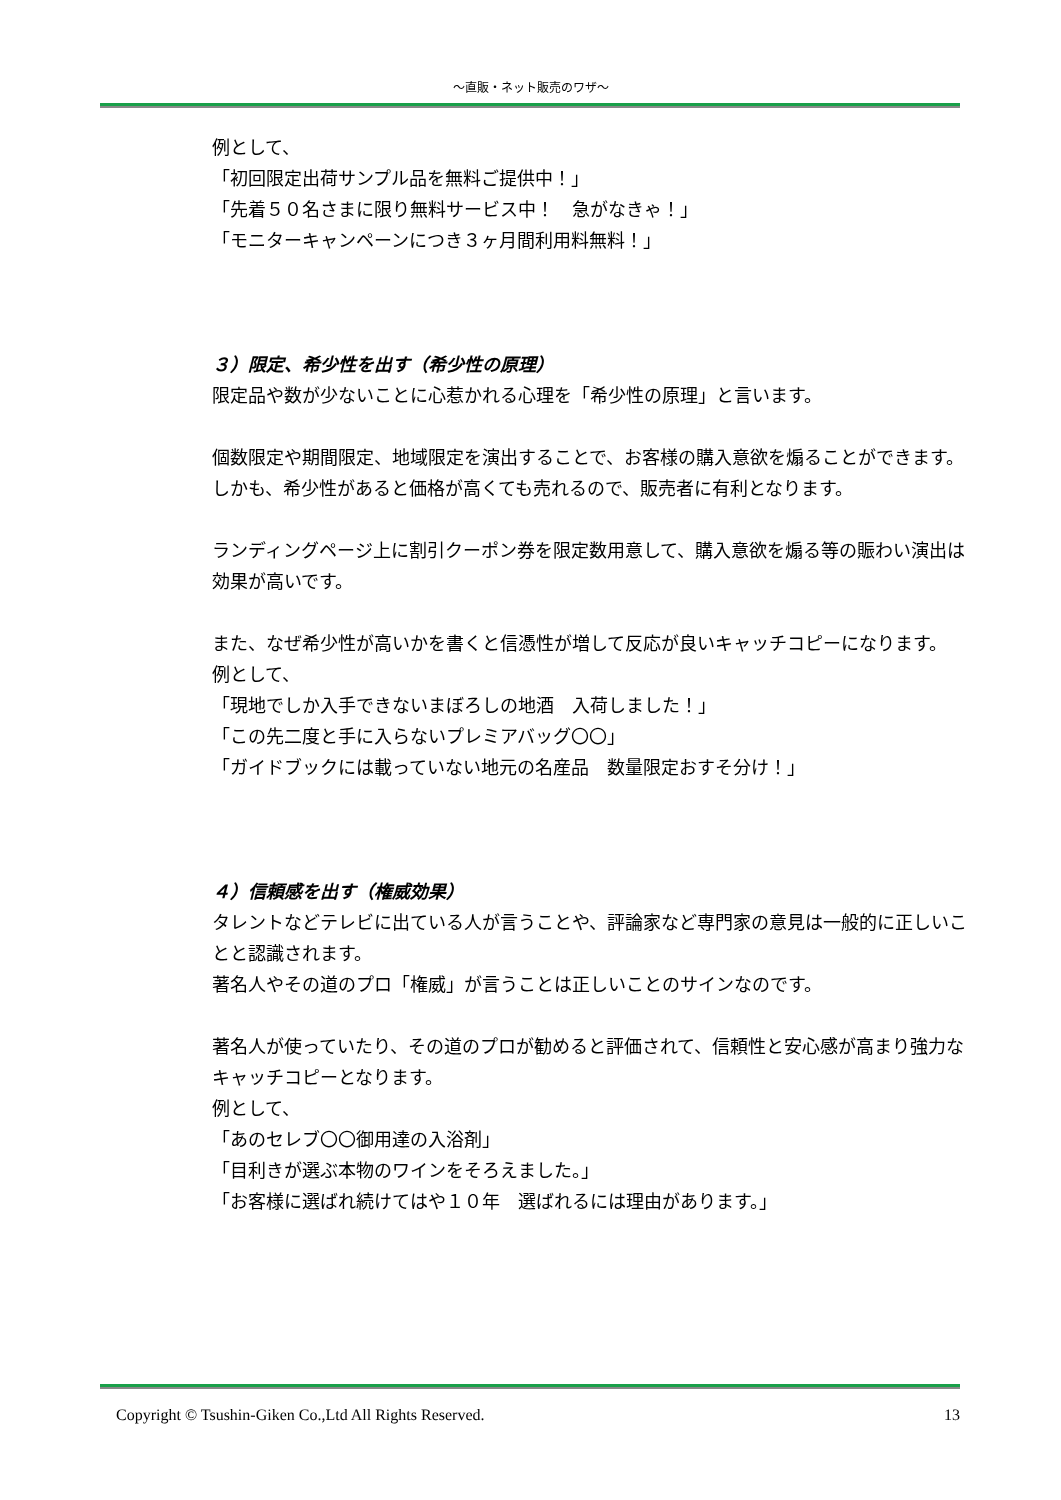～直販・ネット販売のワザ～
例として、
「初回限定出荷サンプル品を無料ご提供中！」
「先着５０名さまに限り無料サービス中！　急がなきゃ！」
「モニターキャンペーンにつき３ヶ月間利用料無料！」
３）限定、希少性を出す（希少性の原理）
限定品や数が少ないことに心惹かれる心理を「希少性の原理」と言います。
個数限定や期間限定、地域限定を演出することで、お客様の購入意欲を煽ることができます。
しかも、希少性があると価格が高くても売れるので、販売者に有利となります。
ランディングページ上に割引クーポン券を限定数用意して、購入意欲を煽る等の賑わい演出は効果が高いです。
また、なぜ希少性が高いかを書くと信憑性が増して反応が良いキャッチコピーになります。
例として、
「現地でしか入手できないまぼろしの地酒　入荷しました！」
「この先二度と手に入らないプレミアバッグ〇〇」
「ガイドブックには載っていない地元の名産品　数量限定おすそ分け！」
４）信頼感を出す（権威効果）
タレントなどテレビに出ている人が言うことや、評論家など専門家の意見は一般的に正しいことと認識されます。
著名人やその道のプロ「権威」が言うことは正しいことのサインなのです。
著名人が使っていたり、その道のプロが勧めると評価されて、信頼性と安心感が高まり強力なキャッチコピーとなります。
例として、
「あのセレブ〇〇御用達の入浴剤」
「目利きが選ぶ本物のワインをそろえました。」
「お客様に選ばれ続けてはや１０年　選ばれるには理由があります。」
Copyright © Tsushin-Giken Co.,Ltd All Rights Reserved. 13